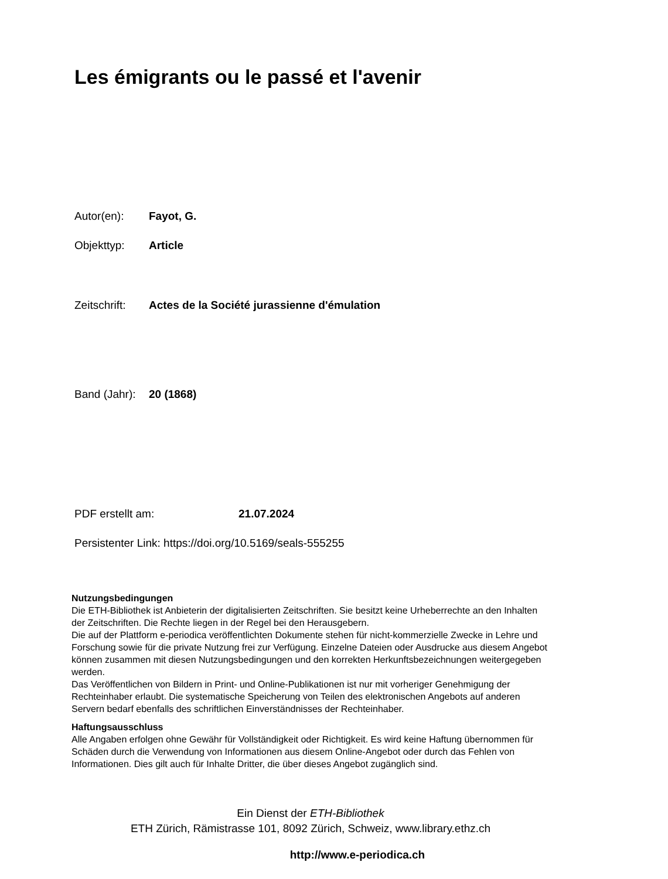Les émigrants ou le passé et l'avenir
Autor(en): Fayot, G.
Objekttyp: Article
Zeitschrift: Actes de la Société jurassienne d'émulation
Band (Jahr): 20 (1868)
PDF erstellt am: 21.07.2024
Persistenter Link: https://doi.org/10.5169/seals-555255
Nutzungsbedingungen
Die ETH-Bibliothek ist Anbieterin der digitalisierten Zeitschriften. Sie besitzt keine Urheberrechte an den Inhalten der Zeitschriften. Die Rechte liegen in der Regel bei den Herausgebern.
Die auf der Plattform e-periodica veröffentlichten Dokumente stehen für nicht-kommerzielle Zwecke in Lehre und Forschung sowie für die private Nutzung frei zur Verfügung. Einzelne Dateien oder Ausdrucke aus diesem Angebot können zusammen mit diesen Nutzungsbedingungen und den korrekten Herkunftsbezeichnungen weitergegeben werden.
Das Veröffentlichen von Bildern in Print- und Online-Publikationen ist nur mit vorheriger Genehmigung der Rechteinhaber erlaubt. Die systematische Speicherung von Teilen des elektronischen Angebots auf anderen Servern bedarf ebenfalls des schriftlichen Einverständnisses der Rechteinhaber.
Haftungsausschluss
Alle Angaben erfolgen ohne Gewähr für Vollständigkeit oder Richtigkeit. Es wird keine Haftung übernommen für Schäden durch die Verwendung von Informationen aus diesem Online-Angebot oder durch das Fehlen von Informationen. Dies gilt auch für Inhalte Dritter, die über dieses Angebot zugänglich sind.
Ein Dienst der ETH-Bibliothek
ETH Zürich, Rämistrasse 101, 8092 Zürich, Schweiz, www.library.ethz.ch
http://www.e-periodica.ch